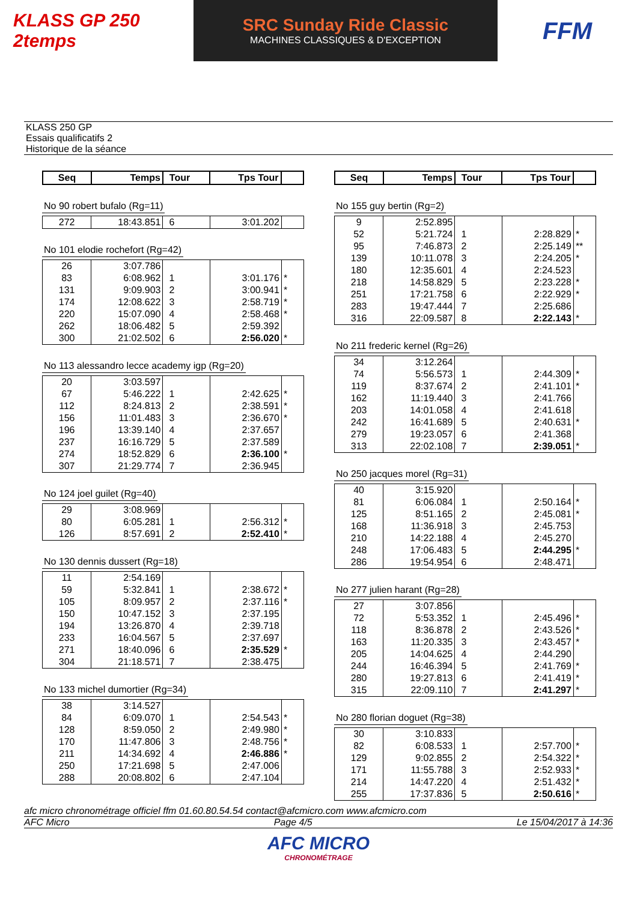KLASS GP 250 2temps
SRC Sunday Ride Classic
MACHINES CLASSIQUES & D'EXCEPTION
FFM
KLASS 250 GP
Essais qualificatifs 2
Historique de la séance
| Seq | Temps | Tour | Tps Tour | |
| --- | --- | --- | --- | --- |
No 90 robert bufalo (Rg=11)
| 272 | 18:43.851 | 6 | 3:01.202 | |
No 101 elodie rochefort (Rg=42)
| 26 | 3:07.786 | | | |
| 83 | 6:08.962 | 1 | 3:01.176 | * |
| 131 | 9:09.903 | 2 | 3:00.941 | * |
| 174 | 12:08.622 | 3 | 2:58.719 | * |
| 220 | 15:07.090 | 4 | 2:58.468 | * |
| 262 | 18:06.482 | 5 | 2:59.392 | |
| 300 | 21:02.502 | 6 | 2:56.020 | * |
No 113 alessandro lecce academy igp (Rg=20)
| 20 | 3:03.597 | | | |
| 67 | 5:46.222 | 1 | 2:42.625 | * |
| 112 | 8:24.813 | 2 | 2:38.591 | * |
| 156 | 11:01.483 | 3 | 2:36.670 | * |
| 196 | 13:39.140 | 4 | 2:37.657 | |
| 237 | 16:16.729 | 5 | 2:37.589 | |
| 274 | 18:52.829 | 6 | 2:36.100 | * |
| 307 | 21:29.774 | 7 | 2:36.945 | |
No 124 joel guilet (Rg=40)
| 29 | 3:08.969 | | | |
| 80 | 6:05.281 | 1 | 2:56.312 | * |
| 126 | 8:57.691 | 2 | 2:52.410 | * |
No 130 dennis dussert (Rg=18)
| 11 | 2:54.169 | | | |
| 59 | 5:32.841 | 1 | 2:38.672 | * |
| 105 | 8:09.957 | 2 | 2:37.116 | * |
| 150 | 10:47.152 | 3 | 2:37.195 | |
| 194 | 13:26.870 | 4 | 2:39.718 | |
| 233 | 16:04.567 | 5 | 2:37.697 | |
| 271 | 18:40.096 | 6 | 2:35.529 | * |
| 304 | 21:18.571 | 7 | 2:38.475 | |
No 133 michel dumortier (Rg=34)
| 38 | 3:14.527 | | | |
| 84 | 6:09.070 | 1 | 2:54.543 | * |
| 128 | 8:59.050 | 2 | 2:49.980 | * |
| 170 | 11:47.806 | 3 | 2:48.756 | * |
| 211 | 14:34.692 | 4 | 2:46.886 | * |
| 250 | 17:21.698 | 5 | 2:47.006 | |
| 288 | 20:08.802 | 6 | 2:47.104 | |
| Seq | Temps | Tour | Tps Tour | |
| --- | --- | --- | --- | --- |
No 155 guy bertin (Rg=2)
| 9 | 2:52.895 | | | |
| 52 | 5:21.724 | 1 | 2:28.829 | * |
| 95 | 7:46.873 | 2 | 2:25.149 | ** |
| 139 | 10:11.078 | 3 | 2:24.205 | * |
| 180 | 12:35.601 | 4 | 2:24.523 | |
| 218 | 14:58.829 | 5 | 2:23.228 | * |
| 251 | 17:21.758 | 6 | 2:22.929 | * |
| 283 | 19:47.444 | 7 | 2:25.686 | |
| 316 | 22:09.587 | 8 | 2:22.143 | * |
No 211 frederic kernel (Rg=26)
| 34 | 3:12.264 | | | |
| 74 | 5:56.573 | 1 | 2:44.309 | * |
| 119 | 8:37.674 | 2 | 2:41.101 | * |
| 162 | 11:19.440 | 3 | 2:41.766 | |
| 203 | 14:01.058 | 4 | 2:41.618 | |
| 242 | 16:41.689 | 5 | 2:40.631 | * |
| 279 | 19:23.057 | 6 | 2:41.368 | |
| 313 | 22:02.108 | 7 | 2:39.051 | * |
No 250 jacques morel (Rg=31)
| 40 | 3:15.920 | | | |
| 81 | 6:06.084 | 1 | 2:50.164 | * |
| 125 | 8:51.165 | 2 | 2:45.081 | * |
| 168 | 11:36.918 | 3 | 2:45.753 | |
| 210 | 14:22.188 | 4 | 2:45.270 | |
| 248 | 17:06.483 | 5 | 2:44.295 | * |
| 286 | 19:54.954 | 6 | 2:48.471 | |
No 277 julien harant (Rg=28)
| 27 | 3:07.856 | | | |
| 72 | 5:53.352 | 1 | 2:45.496 | * |
| 118 | 8:36.878 | 2 | 2:43.526 | * |
| 163 | 11:20.335 | 3 | 2:43.457 | * |
| 205 | 14:04.625 | 4 | 2:44.290 | |
| 244 | 16:46.394 | 5 | 2:41.769 | * |
| 280 | 19:27.813 | 6 | 2:41.419 | * |
| 315 | 22:09.110 | 7 | 2:41.297 | * |
No 280 florian doguet (Rg=38)
| 30 | 3:10.833 | | | |
| 82 | 6:08.533 | 1 | 2:57.700 | * |
| 129 | 9:02.855 | 2 | 2:54.322 | * |
| 171 | 11:55.788 | 3 | 2:52.933 | * |
| 214 | 14:47.220 | 4 | 2:51.432 | * |
| 255 | 17:37.836 | 5 | 2:50.616 | * |
afc micro chronométrage officiel ffm 01.60.80.54.54 contact@afcmicro.com www.afcmicro.com
AFC Micro Page 4/5 Le 15/04/2017 à 14:36
AFC MICRO
CHRONOMÉTRAGE